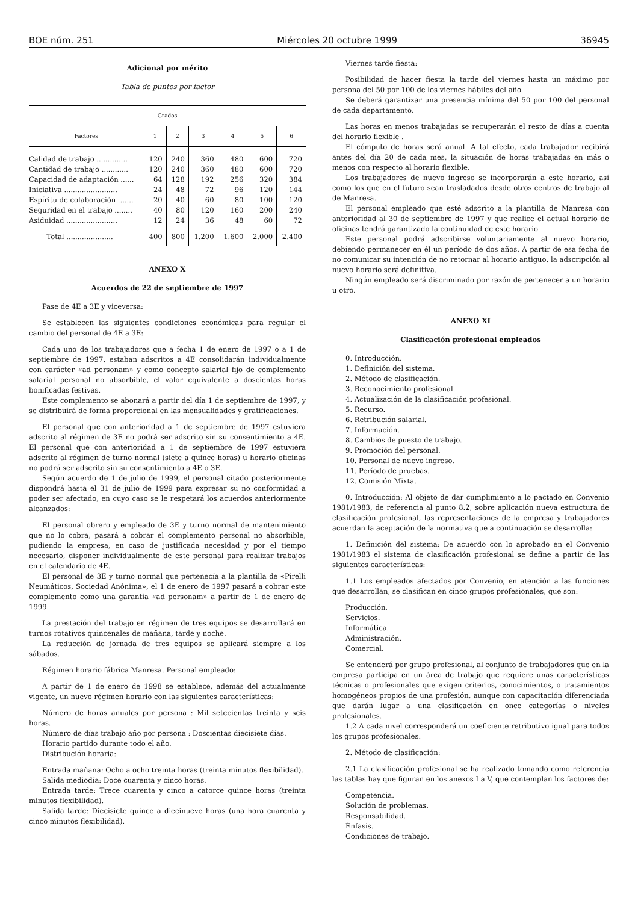BOE núm. 251 Miércoles 20 octubre 1999 36945
Adicional por mérito
Tabla de puntos por factor
| Grados | | | | | | |
| --- | --- | --- | --- | --- | --- | --- |
| Factores | 1 | 2 | 3 | 4 | 5 | 6 |
| Calidad de trabajo .............. | 120 | 240 | 360 | 480 | 600 | 720 |
| Cantidad de trabajo ............ | 120 | 240 | 360 | 480 | 600 | 720 |
| Capacidad de adaptación ...... | 64 | 128 | 192 | 256 | 320 | 384 |
| Iniciativa ........................ | 24 | 48 | 72 | 96 | 120 | 144 |
| Espíritu de colaboración ....... | 20 | 40 | 60 | 80 | 100 | 120 |
| Seguridad en el trabajo ........ | 40 | 80 | 120 | 160 | 200 | 240 |
| Asiduidad ....................... | 12 | 24 | 36 | 48 | 60 | 72 |
| Total ..................... | 400 | 800 | 1.200 | 1.600 | 2.000 | 2.400 |
ANEXO X
Acuerdos de 22 de septiembre de 1997
Pase de 4E a 3E y viceversa:
Se establecen las siguientes condiciones económicas para regular el cambio del personal de 4E a 3E:
Cada uno de los trabajadores que a fecha 1 de enero de 1997 o a 1 de septiembre de 1997, estaban adscritos a 4E consolidarán individualmente con carácter «ad personam» y como concepto salarial fijo de complemento salarial personal no absorbible, el valor equivalente a doscientas horas bonificadas festivas.
Este complemento se abonará a partir del día 1 de septiembre de 1997, y se distribuirá de forma proporcional en las mensualidades y gratificaciones.
El personal que con anterioridad a 1 de septiembre de 1997 estuviera adscrito al régimen de 3E no podrá ser adscrito sin su consentimiento a 4E. El personal que con anterioridad a 1 de septiembre de 1997 estuviera adscrito al régimen de turno normal (siete a quince horas) u horario oficinas no podrá ser adscrito sin su consentimiento a 4E o 3E.
Según acuerdo de 1 de julio de 1999, el personal citado posteriormente dispondrá hasta el 31 de julio de 1999 para expresar su no conformidad a poder ser afectado, en cuyo caso se le respetará los acuerdos anteriormente alcanzados:
El personal obrero y empleado de 3E y turno normal de mantenimiento que no lo cobra, pasará a cobrar el complemento personal no absorbible, pudiendo la empresa, en caso de justificada necesidad y por el tiempo necesario, disponer individualmente de este personal para realizar trabajos en el calendario de 4E.
El personal de 3E y turno normal que pertenecía a la plantilla de «Pirelli Neumáticos, Sociedad Anónima», el 1 de enero de 1997 pasará a cobrar este complemento como una garantía «ad personam» a partir de 1 de enero de 1999.
La prestación del trabajo en régimen de tres equipos se desarrollará en turnos rotativos quincenales de mañana, tarde y noche.
La reducción de jornada de tres equipos se aplicará siempre a los sábados.
Régimen horario fábrica Manresa. Personal empleado:
A partir de 1 de enero de 1998 se establece, además del actualmente vigente, un nuevo régimen horario con las siguientes características:
Número de horas anuales por persona : Mil setecientas treinta y seis horas.
Número de días trabajo año por persona : Doscientas diecisiete días.
Horario partido durante todo el año.
Distribución horaria:
Entrada mañana: Ocho a ocho treinta horas (treinta minutos flexibilidad).
Salida mediodía: Doce cuarenta y cinco horas.
Entrada tarde: Trece cuarenta y cinco a catorce quince horas (treinta minutos flexibilidad).
Salida tarde: Diecisiete quince a diecinueve horas (una hora cuarenta y cinco minutos flexibilidad).
Viernes tarde fiesta:
Posibilidad de hacer fiesta la tarde del viernes hasta un máximo por persona del 50 por 100 de los viernes hábiles del año.
Se deberá garantizar una presencia mínima del 50 por 100 del personal de cada departamento.
Las horas en menos trabajadas se recuperarán el resto de días a cuenta del horario flexible .
El cómputo de horas será anual. A tal efecto, cada trabajador recibirá antes del día 20 de cada mes, la situación de horas trabajadas en más o menos con respecto al horario flexible.
Los trabajadores de nuevo ingreso se incorporarán a este horario, así como los que en el futuro sean trasladados desde otros centros de trabajo al de Manresa.
El personal empleado que esté adscrito a la plantilla de Manresa con anterioridad al 30 de septiembre de 1997 y que realice el actual horario de oficinas tendrá garantizado la continuidad de este horario.
Este personal podrá adscribirse voluntariamente al nuevo horario, debiendo permanecer en él un período de dos años. A partir de esa fecha de no comunicar su intención de no retornar al horario antiguo, la adscripción al nuevo horario será definitiva.
Ningún empleado será discriminado por razón de pertenecer a un horario u otro.
ANEXO XI
Clasificación profesional empleados
0. Introducción.
1. Definición del sistema.
2. Método de clasificación.
3. Reconocimiento profesional.
4. Actualización de la clasificación profesional.
5. Recurso.
6. Retribución salarial.
7. Información.
8. Cambios de puesto de trabajo.
9. Promoción del personal.
10. Personal de nuevo ingreso.
11. Período de pruebas.
12. Comisión Mixta.
0. Introducción: Al objeto de dar cumplimiento a lo pactado en Convenio 1981/1983, de referencia al punto 8.2, sobre aplicación nueva estructura de clasificación profesional, las representaciones de la empresa y trabajadores acuerdan la aceptación de la normativa que a continuación se desarrolla:
1. Definición del sistema: De acuerdo con lo aprobado en el Convenio 1981/1983 el sistema de clasificación profesional se define a partir de las siguientes características:
1.1 Los empleados afectados por Convenio, en atención a las funciones que desarrollan, se clasifican en cinco grupos profesionales, que son:
Producción.
Servicios.
Informática.
Administración.
Comercial.
Se entenderá por grupo profesional, al conjunto de trabajadores que en la empresa participa en un área de trabajo que requiere unas características técnicas o profesionales que exigen criterios, conocimientos, o tratamientos homogéneos propios de una profesión, aunque con capacitación diferenciada que darán lugar a una clasificación en once categorías o niveles profesionales.
1.2 A cada nivel corresponderá un coeficiente retributivo igual para todos los grupos profesionales.
2. Método de clasificación:
2.1 La clasificación profesional se ha realizado tomando como referencia las tablas hay que figuran en los anexos I a V, que contemplan los factores de:
Competencia.
Solución de problemas.
Responsabilidad.
Énfasis.
Condiciones de trabajo.